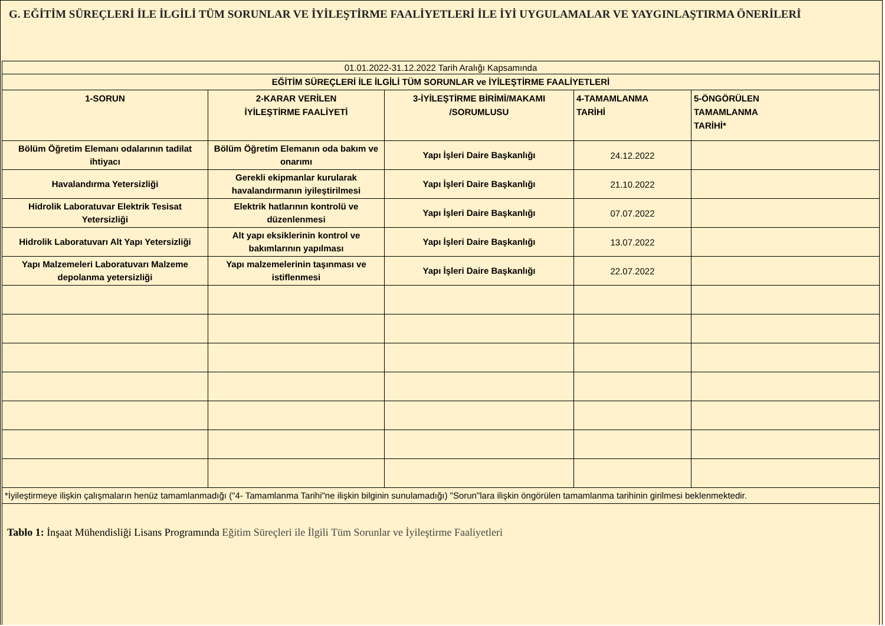G. EĞİTİM SÜREÇLERİ İLE İLGİLİ TÜM SORUNLAR VE İYİLEŞTİRME FAALİYETLERİ İLE İYİ UYGULAMALAR VE YAYGINLAŞTIRMA ÖNERİLERİ
| 01.01.2022-31.12.2022 Tarih Aralığı Kapsamında | | | | |
| EĞİTİM SÜREÇLERİ İLE İLGİLİ TÜM SORUNLAR ve İYİLEŞTİRME FAALİYETLERİ | | | | |
| 1-SORUN | 2-KARAR VERİLEN İYİLEŞTİRME FAALİYETİ | 3-İYİLEŞTİRME BİRİMİ/MAKAMI /SORUMLUSU | 4-TAMAMLANMA TARİHİ | 5-ÖNGÖRÜLEN TAMAMLANMA TARİHİ* |
| Bölüm Öğretim Elemanı odalarının tadilat ihtiyacı | Bölüm Öğretim Elemanın oda bakım ve onarımı | Yapı İşleri Daire Başkanlığı | 24.12.2022 | |
| Havalandırma Yetersizliği | Gerekli ekipmanlar kurularak havalandırmanın iyileştirilmesi | Yapı İşleri Daire Başkanlığı | 21.10.2022 | |
| Hidrolik Laboratuvar Elektrik Tesisat Yetersizliği | Elektrik hatlarının kontrolü ve düzenlenmesi | Yapı İşleri Daire Başkanlığı | 07.07.2022 | |
| Hidrolik Laboratuvarı Alt Yapı Yetersizliği | Alt yapı eksiklerinin kontrol ve bakımlarının yapılması | Yapı İşleri Daire Başkanlığı | 13.07.2022 | |
| Yapı Malzemeleri Laboratuvarı Malzeme depolanma yetersizliği | Yapı malzemelerinin taşınması ve istiflenmesi | Yapı İşleri Daire Başkanlığı | 22.07.2022 | |
| *İyileştirmeye ilişkin çalışmaların henüz tamamlanmadığı ("4- Tamamlanma Tarihi"ne ilişkin bilginin sunulamadığı) "Sorun"lara ilişkin öngörülen tamamlanma tarihinin girilmesi beklenmektedir. | | | | |
| Tablo 1: İnşaat Mühendisliği Lisans Programında Eğitim Süreçleri ile İlgili Tüm Sorunlar ve İyileştirme Faaliyetleri | | | | |